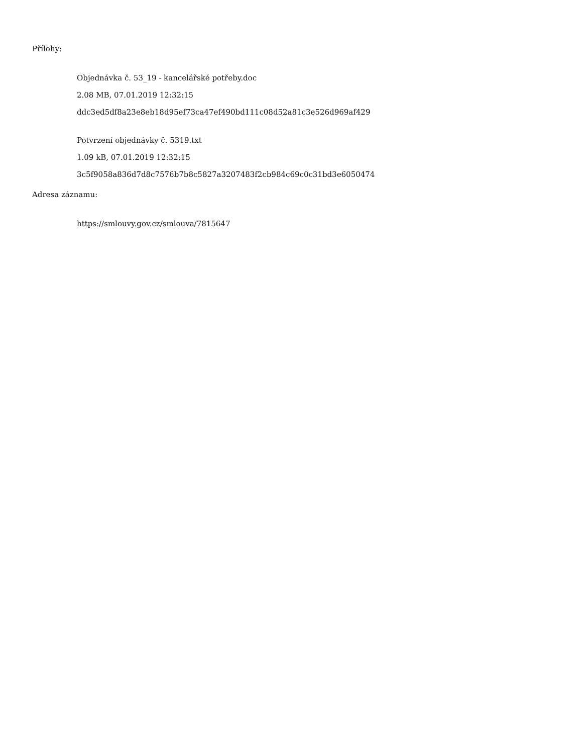Přílohy:
Objednávka č. 53_19 - kancelářské potřeby.doc
2.08 MB, 07.01.2019 12:32:15
ddc3ed5df8a23e8eb18d95ef73ca47ef490bd111c08d52a81c3e526d969af429
Potvrzení objednávky č. 5319.txt
1.09 kB, 07.01.2019 12:32:15
3c5f9058a836d7d8c7576b7b8c5827a3207483f2cb984c69c0c31bd3e6050474
Adresa záznamu:
https://smlouvy.gov.cz/smlouva/7815647